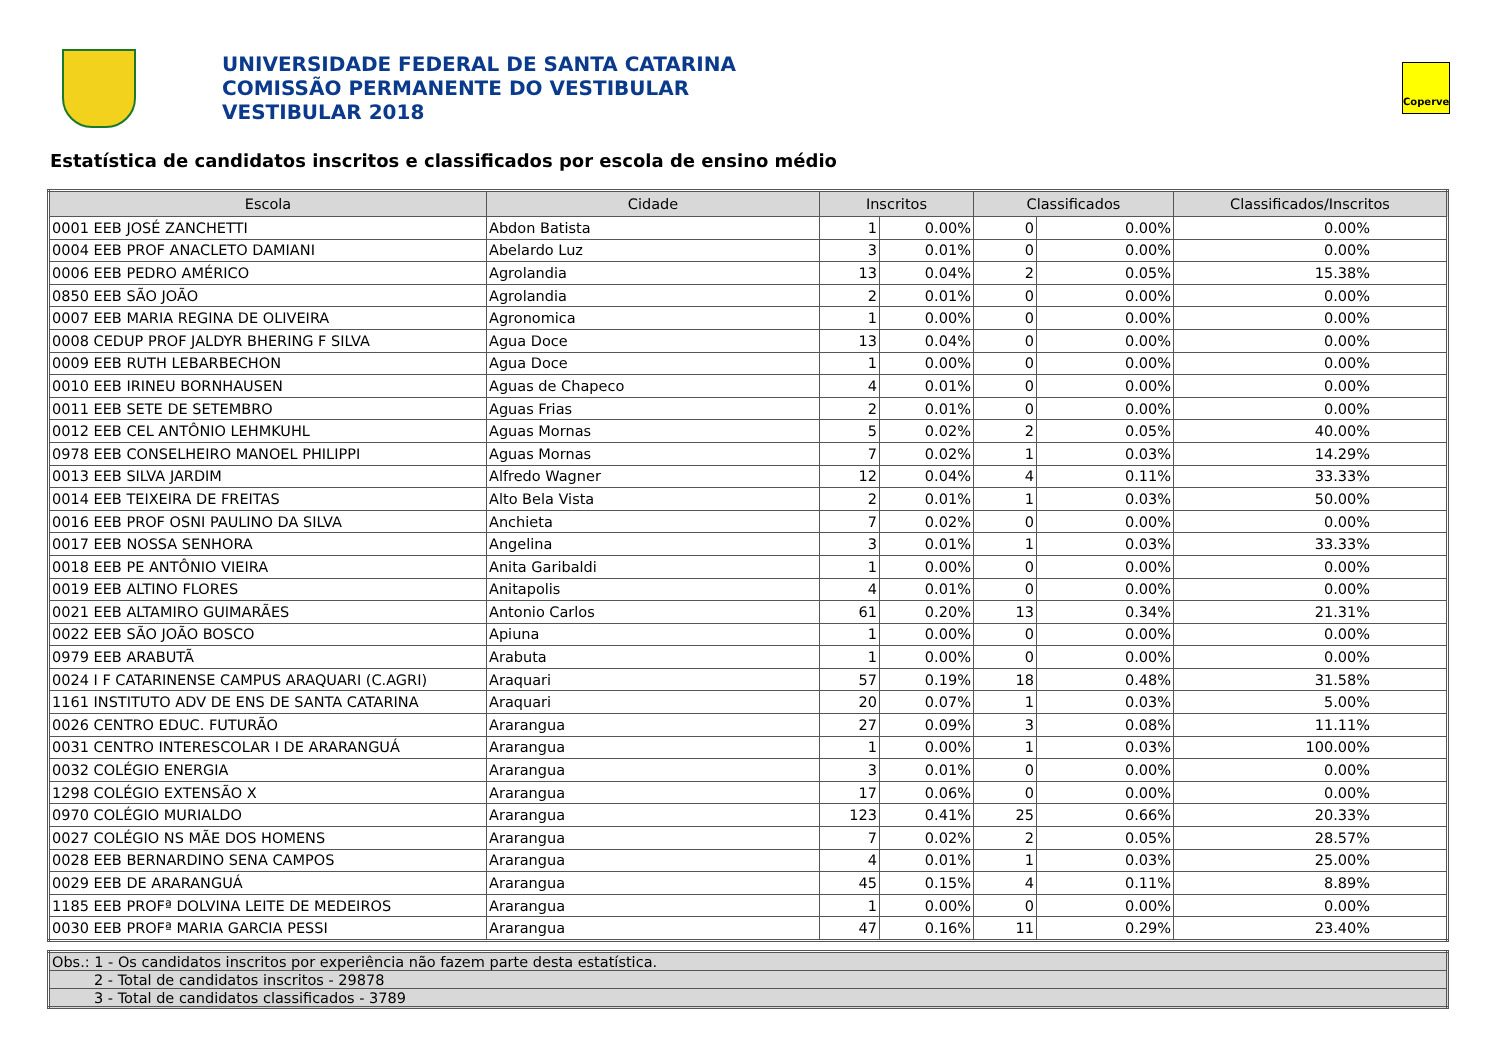UNIVERSIDADE FEDERAL DE SANTA CATARINA
COMISSÃO PERMANENTE DO VESTIBULAR
VESTIBULAR 2018
Coperve
Estatística de candidatos inscritos e classificados por escola de ensino médio
| Escola | Cidade | Inscritos | | Classificados | | Classificados/Inscritos |
| --- | --- | --- | --- | --- | --- | --- |
| 0001 EEB JOSÉ ZANCHETTI | Abdon Batista | 1 | 0.00% | 0 | 0.00% | 0.00% |
| 0004 EEB PROF ANACLETO DAMIANI | Abelardo Luz | 3 | 0.01% | 0 | 0.00% | 0.00% |
| 0006 EEB PEDRO AMÉRICO | Agrolandia | 13 | 0.04% | 2 | 0.05% | 15.38% |
| 0850 EEB SÃO JOÃO | Agrolandia | 2 | 0.01% | 0 | 0.00% | 0.00% |
| 0007 EEB MARIA REGINA DE OLIVEIRA | Agronomica | 1 | 0.00% | 0 | 0.00% | 0.00% |
| 0008 CEDUP PROF JALDYR BHERING F SILVA | Agua Doce | 13 | 0.04% | 0 | 0.00% | 0.00% |
| 0009 EEB RUTH LEBARBECHON | Agua Doce | 1 | 0.00% | 0 | 0.00% | 0.00% |
| 0010 EEB IRINEU BORNHAUSEN | Aguas de Chapeco | 4 | 0.01% | 0 | 0.00% | 0.00% |
| 0011 EEB SETE DE SETEMBRO | Aguas Frias | 2 | 0.01% | 0 | 0.00% | 0.00% |
| 0012 EEB CEL ANTÔNIO LEHMKUHL | Aguas Mornas | 5 | 0.02% | 2 | 0.05% | 40.00% |
| 0978 EEB CONSELHEIRO MANOEL PHILIPPI | Aguas Mornas | 7 | 0.02% | 1 | 0.03% | 14.29% |
| 0013 EEB SILVA JARDIM | Alfredo Wagner | 12 | 0.04% | 4 | 0.11% | 33.33% |
| 0014 EEB TEIXEIRA DE FREITAS | Alto Bela Vista | 2 | 0.01% | 1 | 0.03% | 50.00% |
| 0016 EEB PROF OSNI PAULINO DA SILVA | Anchieta | 7 | 0.02% | 0 | 0.00% | 0.00% |
| 0017 EEB NOSSA SENHORA | Angelina | 3 | 0.01% | 1 | 0.03% | 33.33% |
| 0018 EEB PE ANTÔNIO VIEIRA | Anita Garibaldi | 1 | 0.00% | 0 | 0.00% | 0.00% |
| 0019 EEB ALTINO FLORES | Anitapolis | 4 | 0.01% | 0 | 0.00% | 0.00% |
| 0021 EEB ALTAMIRO GUIMARÃES | Antonio Carlos | 61 | 0.20% | 13 | 0.34% | 21.31% |
| 0022 EEB SÃO JOÃO BOSCO | Apiuna | 1 | 0.00% | 0 | 0.00% | 0.00% |
| 0979 EEB ARABUTÃ | Arabuta | 1 | 0.00% | 0 | 0.00% | 0.00% |
| 0024 I F CATARINENSE CAMPUS ARAQUARI (C.AGRI) | Araquari | 57 | 0.19% | 18 | 0.48% | 31.58% |
| 1161 INSTITUTO ADV DE ENS DE SANTA CATARINA | Araquari | 20 | 0.07% | 1 | 0.03% | 5.00% |
| 0026 CENTRO EDUC. FUTURÃO | Ararangua | 27 | 0.09% | 3 | 0.08% | 11.11% |
| 0031 CENTRO INTERESCOLAR I DE ARARANGUÁ | Ararangua | 1 | 0.00% | 1 | 0.03% | 100.00% |
| 0032 COLÉGIO ENERGIA | Ararangua | 3 | 0.01% | 0 | 0.00% | 0.00% |
| 1298 COLÉGIO EXTENSÃO X | Ararangua | 17 | 0.06% | 0 | 0.00% | 0.00% |
| 0970 COLÉGIO MURIALDO | Ararangua | 123 | 0.41% | 25 | 0.66% | 20.33% |
| 0027 COLÉGIO NS MÃE DOS HOMENS | Ararangua | 7 | 0.02% | 2 | 0.05% | 28.57% |
| 0028 EEB BERNARDINO SENA CAMPOS | Ararangua | 4 | 0.01% | 1 | 0.03% | 25.00% |
| 0029 EEB DE ARARANGUÁ | Ararangua | 45 | 0.15% | 4 | 0.11% | 8.89% |
| 1185 EEB PROFª DOLVINA LEITE DE MEDEIROS | Ararangua | 1 | 0.00% | 0 | 0.00% | 0.00% |
| 0030 EEB PROFª MARIA GARCIA PESSI | Ararangua | 47 | 0.16% | 11 | 0.29% | 23.40% |
| Obs.: 1 - Os candidatos inscritos por experiência não fazem parte desta estatística. |
| 2 - Total de candidatos inscritos - 29878 |
| 3 - Total de candidatos classificados - 3789 |